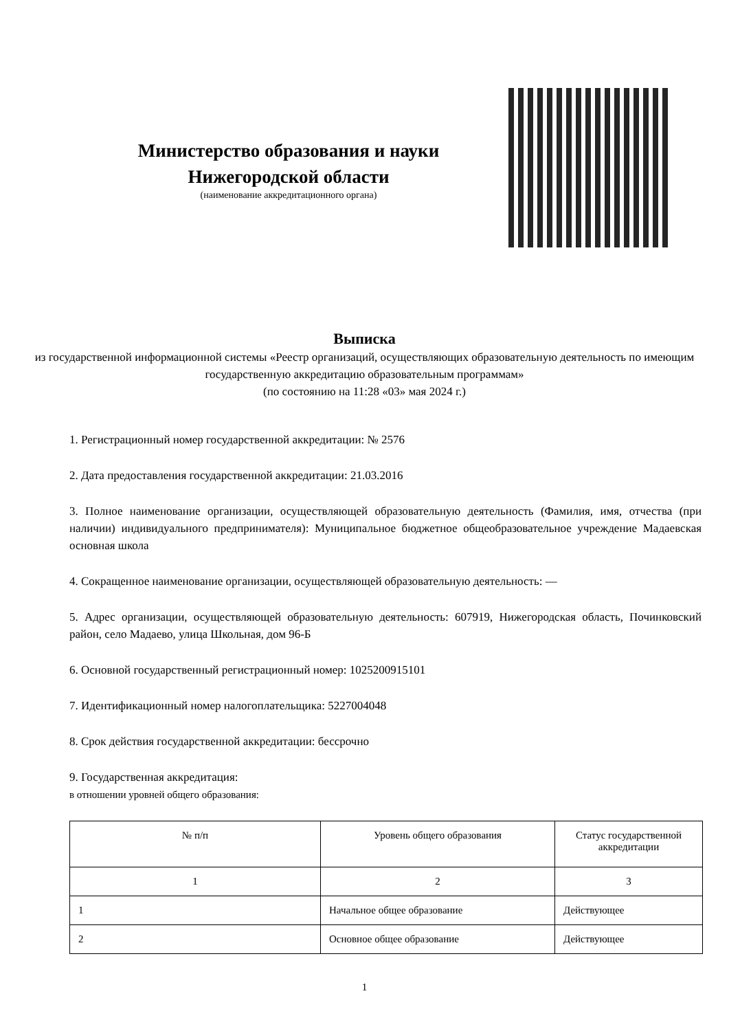Министерство образования и науки Нижегородской области
(наименование аккредитационного органа)
Выписка
из государственной информационной системы «Реестр организаций, осуществляющих образовательную деятельность по имеющим государственную аккредитацию образовательным программам»
(по состоянию на 11:28 «03» мая 2024 г.)
1. Регистрационный номер государственной аккредитации: № 2576
2. Дата предоставления государственной аккредитации: 21.03.2016
3. Полное наименование организации, осуществляющей образовательную деятельность (Фамилия, имя, отчества (при наличии) индивидуального предпринимателя): Муниципальное бюджетное общеобразовательное учреждение Мадаевская основная школа
4. Сокращенное наименование организации, осуществляющей образовательную деятельность: —
5. Адрес организации, осуществляющей образовательную деятельность: 607919, Нижегородская область, Починковский район, село Мадаево, улица Школьная, дом 96-Б
6. Основной государственный регистрационный номер: 1025200915101
7. Идентификационный номер налогоплательщика: 5227004048
8. Срок действия государственной аккредитации: бессрочно
9. Государственная аккредитация:
в отношении уровней общего образования:
| № п/п | Уровень общего образования | Статус государственной аккредитации |
| --- | --- | --- |
| 1 | 2 | 3 |
| 1 | Начальное общее образование | Действующее |
| 2 | Основное общее образование | Действующее |
1